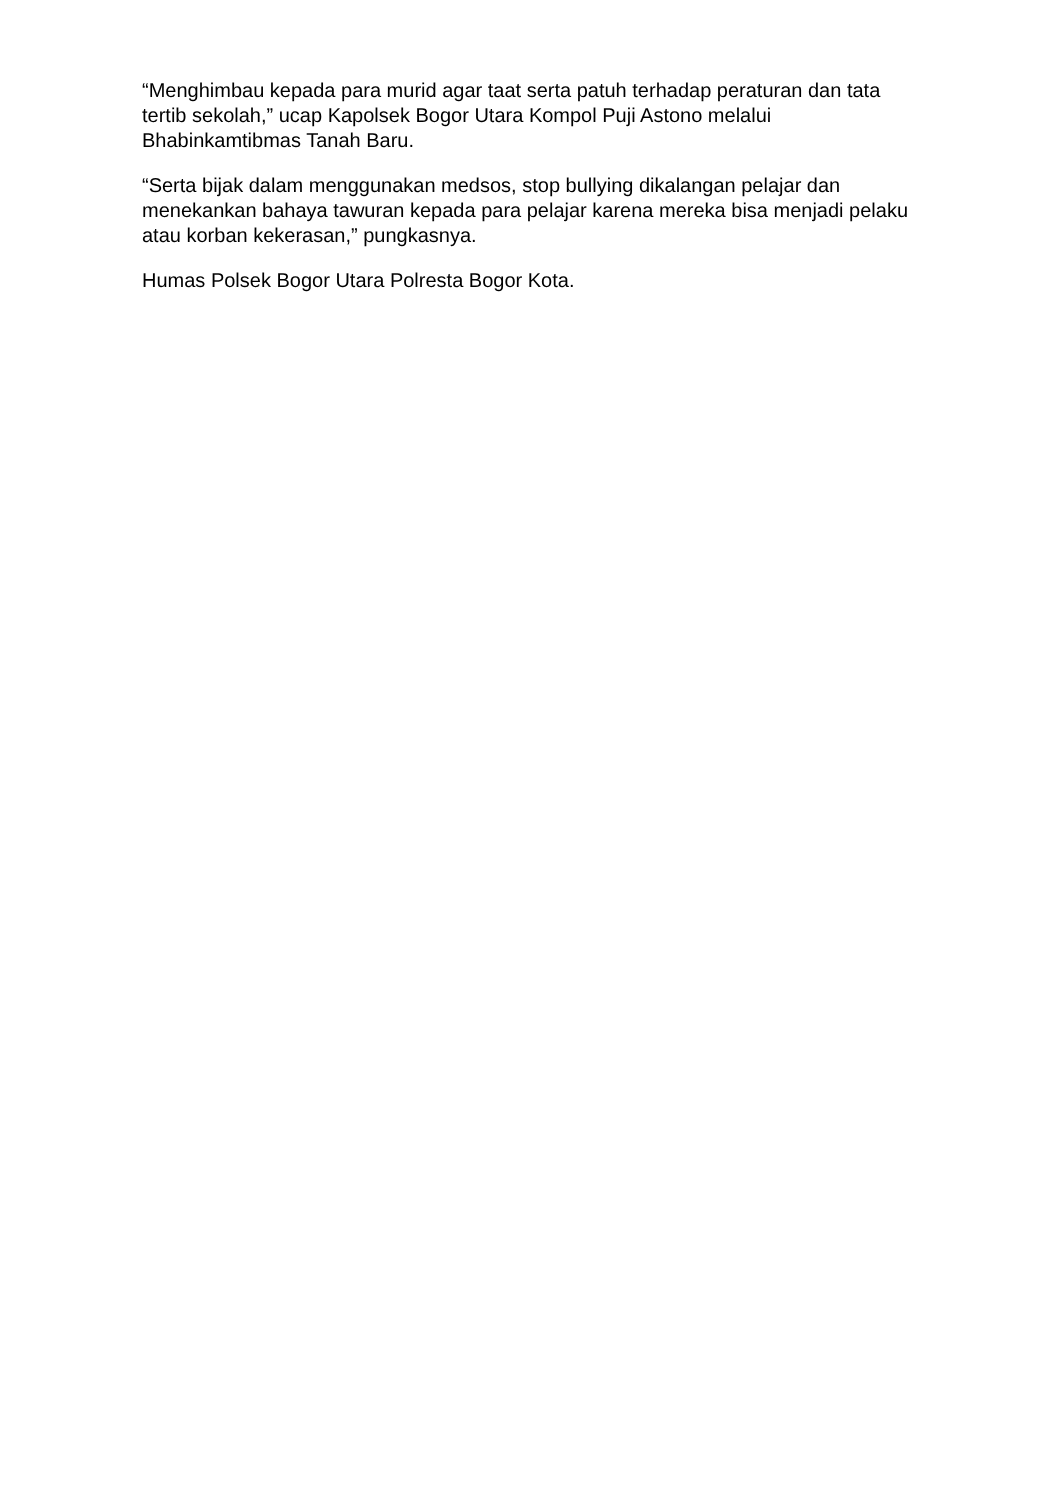“Menghimbau kepada para murid agar taat serta patuh terhadap peraturan dan tata tertib sekolah,” ucap Kapolsek Bogor Utara Kompol Puji Astono melalui Bhabinkamtibmas Tanah Baru.
“Serta bijak dalam menggunakan medsos, stop bullying dikalangan pelajar dan menekankan bahaya tawuran kepada para pelajar karena mereka bisa menjadi pelaku atau korban kekerasan,” pungkasnya.
Humas Polsek Bogor Utara Polresta Bogor Kota.